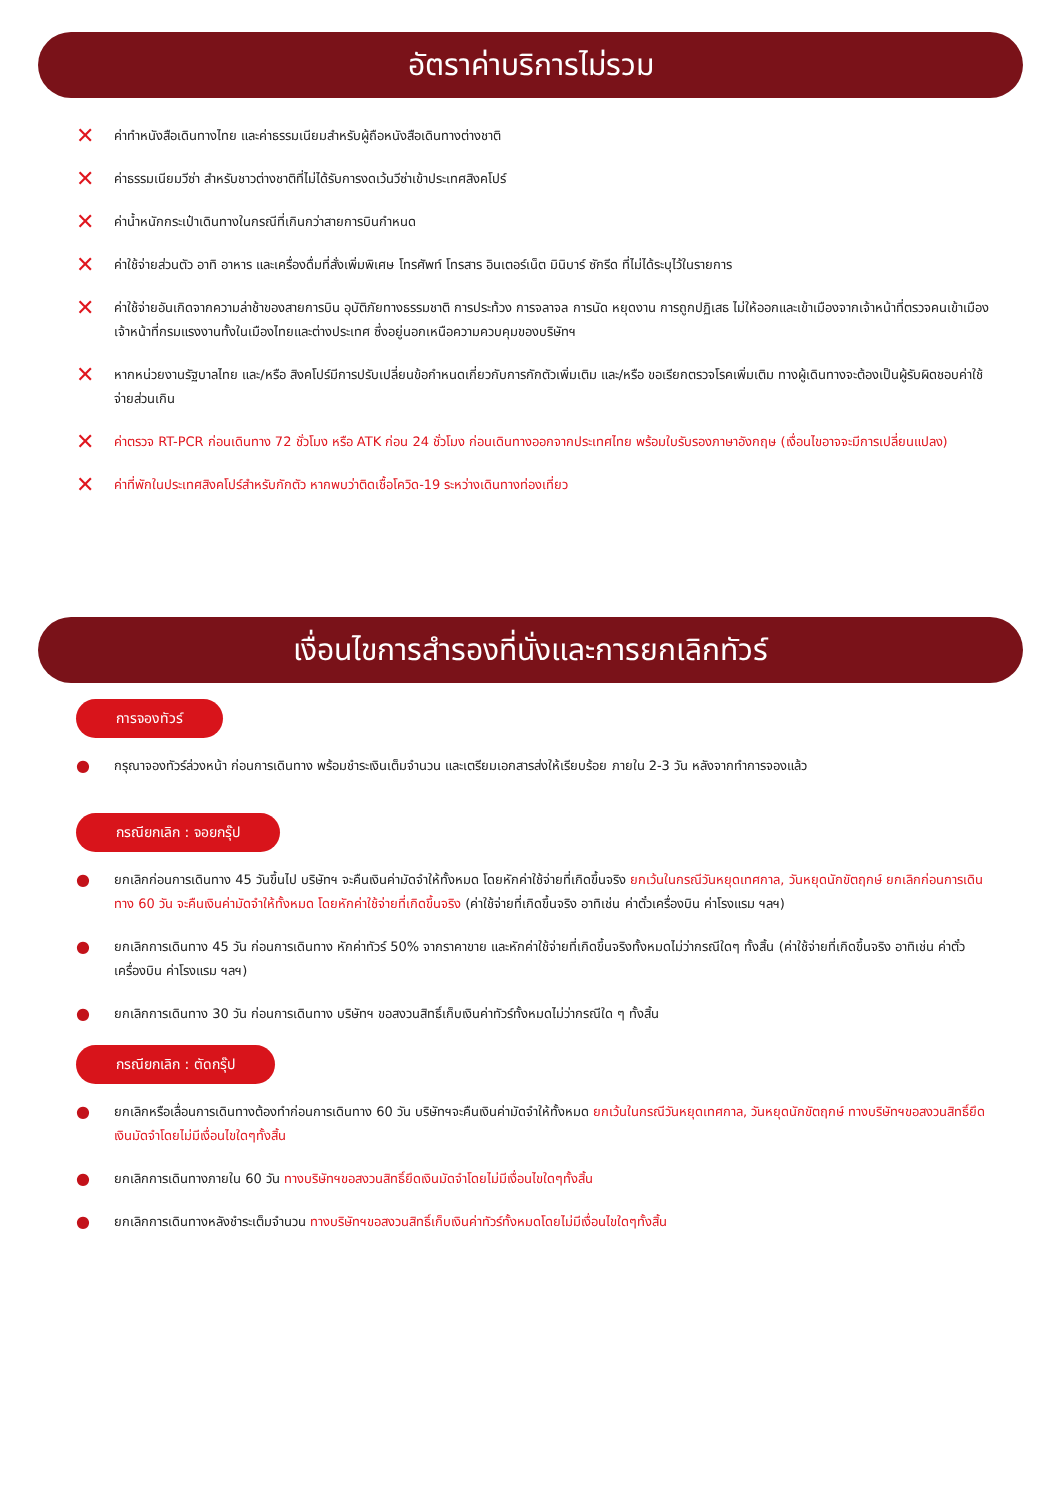อัตราค่าบริการไม่รวม
✕ ค่าทำหนังสือเดินทางไทย และค่าธรรมเนียมสำหรับผู้ถือหนังสือเดินทางต่างชาติ
✕ ค่าธรรมเนียมวีซ่า สำหรับชาวต่างชาติที่ไม่ได้รับการงดเว้นวีซ่าเข้าประเทศสิงคโปร์
✕ ค่าน้ำหนักกระเป๋าเดินทางในกรณีที่เกินกว่าสายการบินกำหนด
✕ ค่าใช้จ่ายส่วนตัว อาทิ อาหาร และเครื่องดื่มที่สั่งเพิ่มพิเศษ โทรศัพท์ โทรสาร อินเตอร์เน็ต มินิบาร์ ซักรีด ที่ไม่ได้ระบุไว้ในรายการ
✕ ค่าใช้จ่ายอันเกิดจากความล่าช้าของสายการบิน อุบัติภัยทางธรรมชาติ การประท้วง การจลาจล การนัด หยุดงาน การถูกปฏิเสธ ไม่ให้ออกและเข้าเมืองจากเจ้าหน้าที่ตรวจคนเข้าเมือง เจ้าหน้าที่กรมแรงงานทั้งในเมืองไทยและต่างประเทศ ซึ่งอยู่นอกเหนือความควบคุมของบริษัทฯ
✕ หากหน่วยงานรัฐบาลไทย และ/หรือ สิงคโปร์มีการปรับเปลี่ยนข้อกำหนดเกี่ยวกับการกักตัวเพิ่มเติม และ/หรือ ขอเรียกตรวจโรคเพิ่มเติม ทางผู้เดินทางจะต้องเป็นผู้รับผิดชอบค่าใช้จ่ายส่วนเกิน
✕ ค่าตรวจ RT-PCR ก่อนเดินทาง 72 ชั่วโมง หรือ ATK ก่อน 24 ชั่วโมง ก่อนเดินทางออกจากประเทศไทย พร้อมใบรับรองภาษาอังกฤษ (เงื่อนไขอาจจะมีการเปลี่ยนแปลง)
✕ ค่าที่พักในประเทศสิงคโปร์สำหรับกักตัว หากพบว่าติดเชื้อโควิด-19 ระหว่างเดินทางท่องเที่ยว
เงื่อนไขการสำรองที่นั่งและการยกเลิกทัวร์
การจองทัวร์
● กรุณาจองทัวร์ล่วงหน้า ก่อนการเดินทาง พร้อมชำระเงินเต็มจำนวน และเตรียมเอกสารส่งให้เรียบร้อย ภายใน 2-3 วัน หลังจากทำการจองแล้ว
กรณียกเลิก : จอยกรุ๊ป
● ยกเลิกก่อนการเดินทาง 45 วันขึ้นไป บริษัทฯ จะคืนเงินค่ามัดจำให้ทั้งหมด โดยหักค่าใช้จ่ายที่เกิดขึ้นจริง ยกเว้นในกรณีวันหยุดเทศกาล, วันหยุดนักขัตฤกษ์ ยกเลิกก่อนการเดินทาง 60 วัน จะคืนเงินค่ามัดจำให้ทั้งหมด โดยหักค่าใช้จ่ายที่เกิดขึ้นจริง (ค่าใช้จ่ายที่เกิดขึ้นจริง อาทิเช่น ค่าตั๋วเครื่องบิน ค่าโรงแรม ฯลฯ)
● ยกเลิกการเดินทาง 45 วัน ก่อนการเดินทาง หักค่าทัวร์ 50% จากราคาขาย และหักค่าใช้จ่ายที่เกิดขึ้นจริงทั้งหมดไม่ว่ากรณีใดๆ ทั้งสิ้น (ค่าใช้จ่ายที่เกิดขึ้นจริง อาทิเช่น ค่าตั๋วเครื่องบิน ค่าโรงแรม ฯลฯ)
● ยกเลิกการเดินทาง 30 วัน ก่อนการเดินทาง บริษัทฯ ขอสงวนสิทธิ์เก็บเงินค่าทัวร์ทั้งหมดไม่ว่ากรณีใด ๆ ทั้งสิ้น
กรณียกเลิก : ตัดกรุ๊ป
● ยกเลิกหรือเลื่อนการเดินทางต้องทำก่อนการเดินทาง 60 วัน บริษัทฯจะคืนเงินค่ามัดจำให้ทั้งหมด ยกเว้นในกรณีวันหยุดเทศกาล, วันหยุดนักขัตฤกษ์ ทางบริษัทฯขอสงวนสิทธิ์ยึดเงินมัดจำโดยไม่มีเงื่อนไขใดๆทั้งสิ้น
● ยกเลิกการเดินทางภายใน 60 วัน ทางบริษัทฯขอสงวนสิทธิ์ยึดเงินมัดจำโดยไม่มีเงื่อนไขใดๆทั้งสิ้น
● ยกเลิกการเดินทางหลังชำระเต็มจำนวน ทางบริษัทฯขอสงวนสิทธิ์เก็บเงินค่าทัวร์ทั้งหมดโดยไม่มีเงื่อนไขใดๆทั้งสิ้น